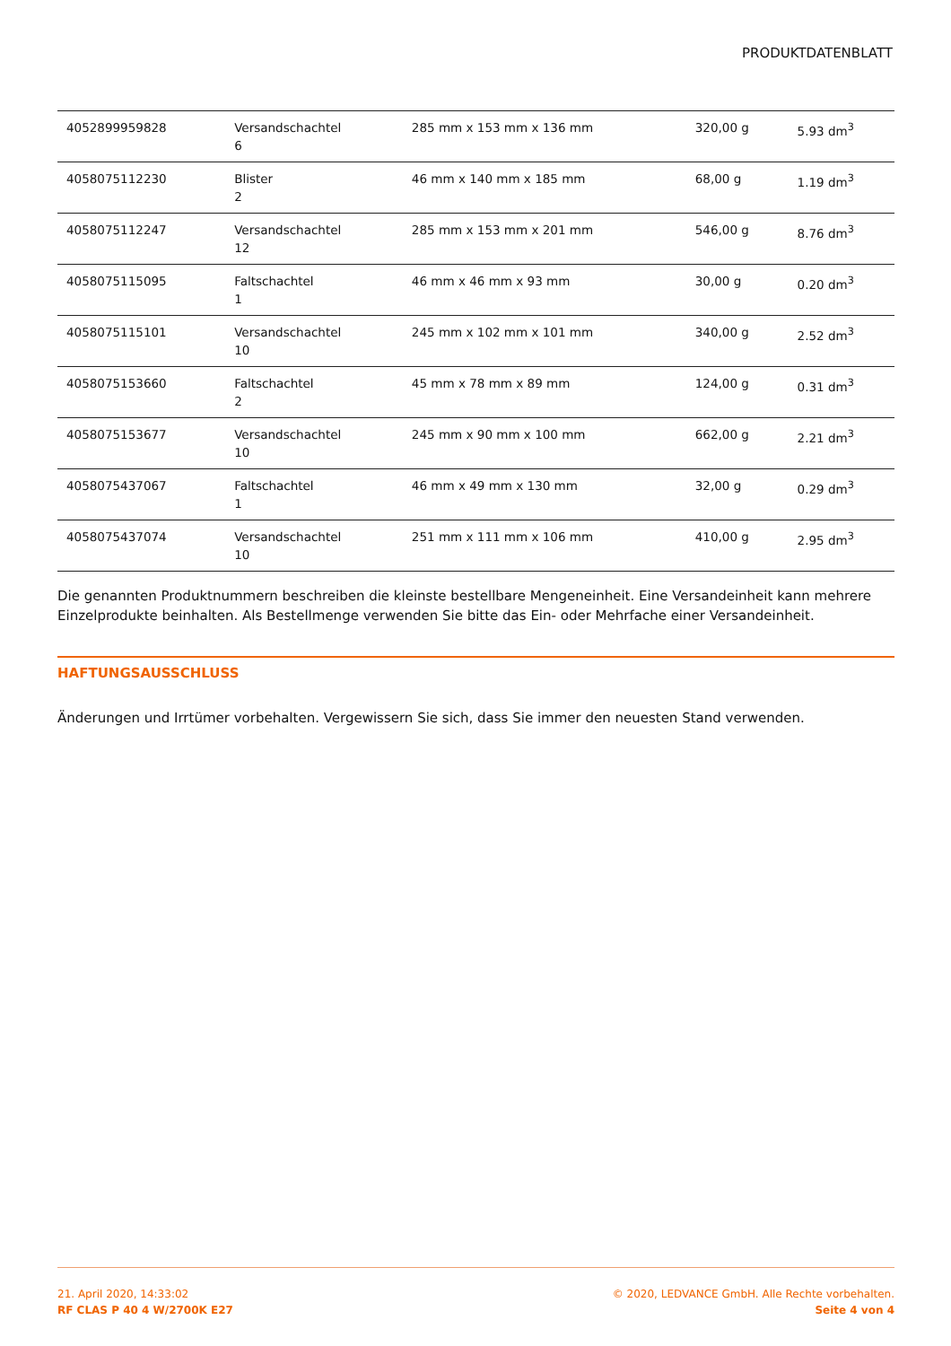PRODUKTDATENBLATT
| 4052899959828 | Versandschachtel 6 | 285 mm x 153 mm x 136 mm | 320,00 g | 5.93 dm<sup>3</sup> |
| 4058075112230 | Blister 2 | 46 mm x 140 mm x 185 mm | 68,00 g | 1.19 dm<sup>3</sup> |
| 4058075112247 | Versandschachtel 12 | 285 mm x 153 mm x 201 mm | 546,00 g | 8.76 dm<sup>3</sup> |
| 4058075115095 | Faltschachtel 1 | 46 mm x 46 mm x 93 mm | 30,00 g | 0.20 dm<sup>3</sup> |
| 4058075115101 | Versandschachtel 10 | 245 mm x 102 mm x 101 mm | 340,00 g | 2.52 dm<sup>3</sup> |
| 4058075153660 | Faltschachtel 2 | 45 mm x 78 mm x 89 mm | 124,00 g | 0.31 dm<sup>3</sup> |
| 4058075153677 | Versandschachtel 10 | 245 mm x 90 mm x 100 mm | 662,00 g | 2.21 dm<sup>3</sup> |
| 4058075437067 | Faltschachtel 1 | 46 mm x 49 mm x 130 mm | 32,00 g | 0.29 dm<sup>3</sup> |
| 4058075437074 | Versandschachtel 10 | 251 mm x 111 mm x 106 mm | 410,00 g | 2.95 dm<sup>3</sup> |
Die genannten Produktnummern beschreiben die kleinste bestellbare Mengeneinheit. Eine Versandeinheit kann mehrere Einzelprodukte beinhalten. Als Bestellmenge verwenden Sie bitte das Ein- oder Mehrfache einer Versandeinheit.
HAFTUNGSAUSSCHLUSS
Änderungen und Irrtümer vorbehalten. Vergewissern Sie sich, dass Sie immer den neuesten Stand verwenden.
21. April 2020, 14:33:02
RF CLAS P 40 4 W/2700K E27
© 2020, LEDVANCE GmbH. Alle Rechte vorbehalten.
Seite 4 von 4